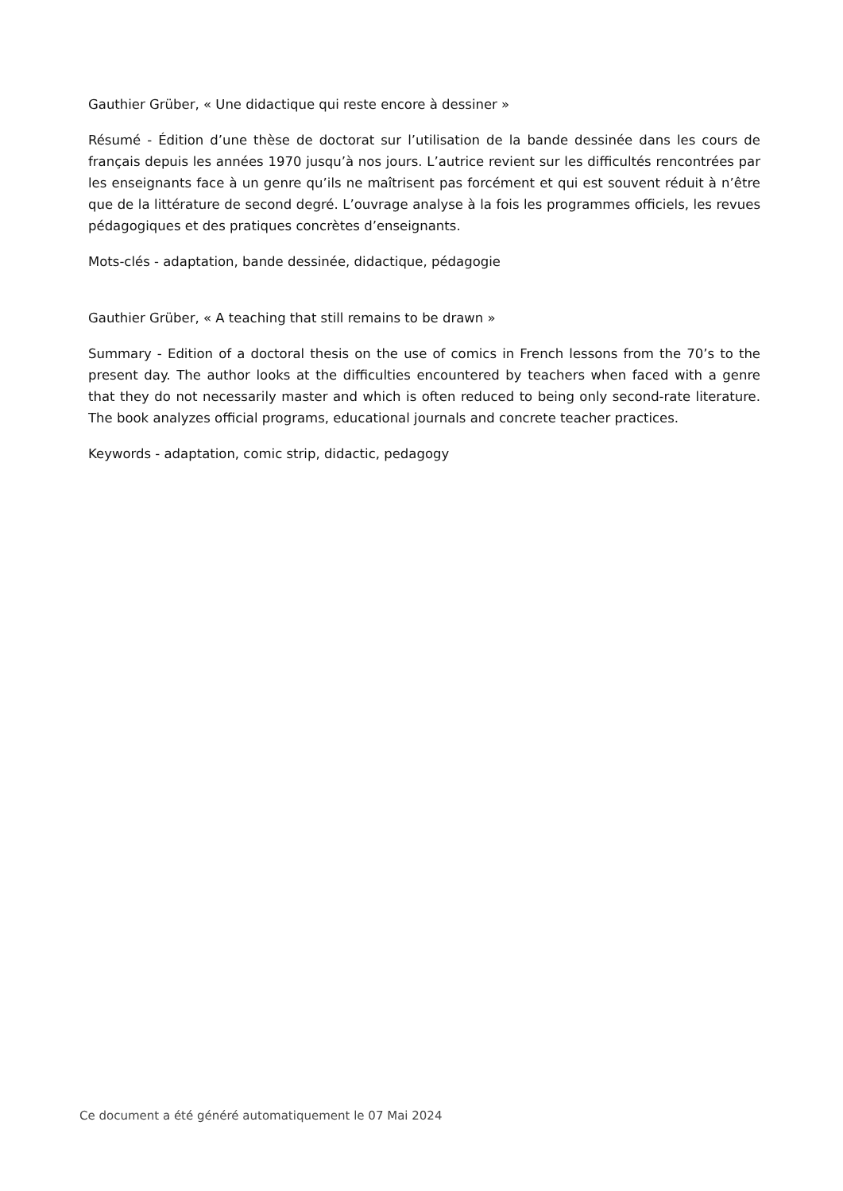Gauthier Grüber, « Une didactique qui reste encore à dessiner »
Résumé - Édition d’une thèse de doctorat sur l’utilisation de la bande dessinée dans les cours de français depuis les années 1970 jusqu’à nos jours. L’autrice revient sur les difficultés rencontrées par les enseignants face à un genre qu’ils ne maîtrisent pas forcément et qui est souvent réduit à n’être que de la littérature de second degré. L’ouvrage analyse à la fois les programmes officiels, les revues pédagogiques et des pratiques concrètes d’enseignants.
Mots-clés - adaptation, bande dessinée, didactique, pédagogie
Gauthier Grüber, « A teaching that still remains to be drawn »
Summary - Edition of a doctoral thesis on the use of comics in French lessons from the 70’s to the present day. The author looks at the difficulties encountered by teachers when faced with a genre that they do not necessarily master and which is often reduced to being only second-rate literature. The book analyzes official programs, educational journals and concrete teacher practices.
Keywords - adaptation, comic strip, didactic, pedagogy
Ce document a été généré automatiquement le 07 Mai 2024